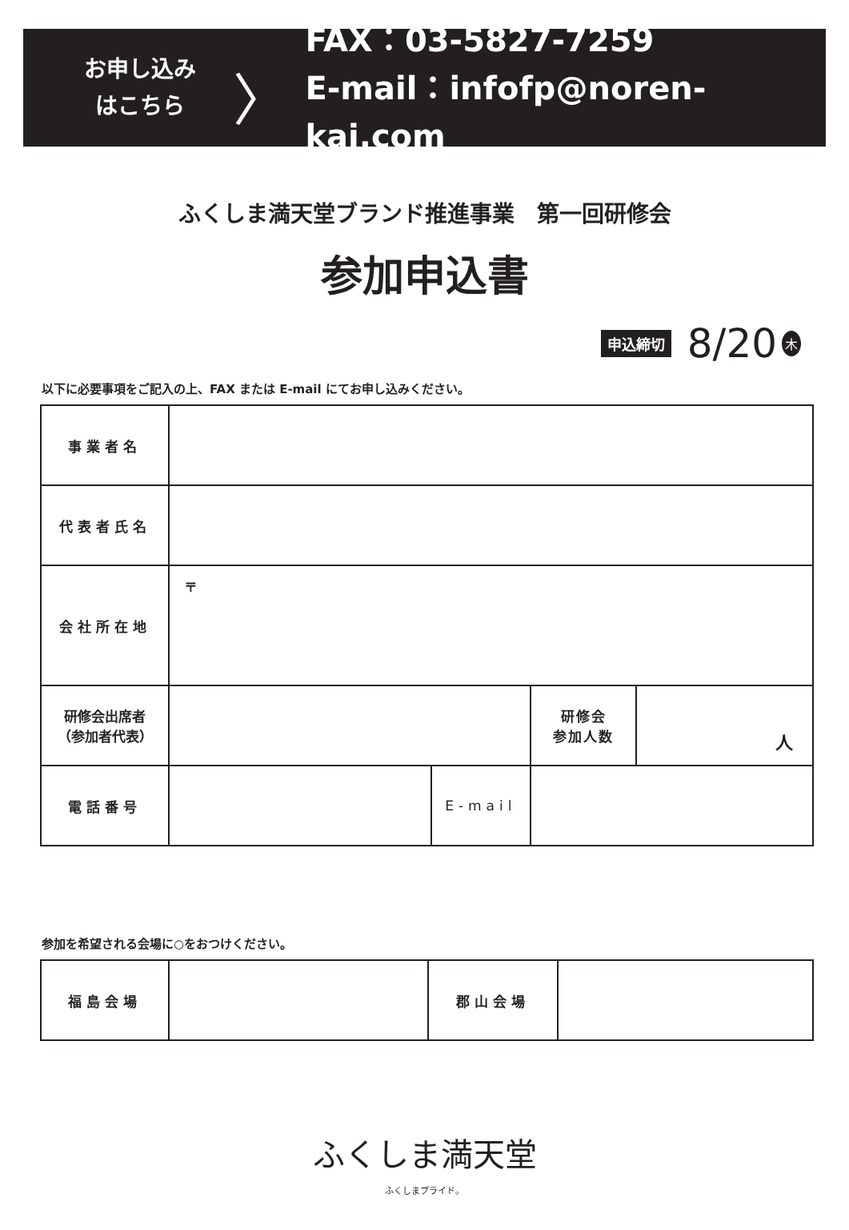お申し込み
はこちら
〉
FAX：03-5827-7259
E-mail：infofp@noren-kai.com
ふくしま満天堂ブランド推進事業　第一回研修会
参加申込書
申込締切 8/20 木
以下に必要事項をご記入の上、FAX または E-mail にてお申し込みください。
| 事業者名 | | | | |
| 代表者氏名 | | | | |
| 会社所在地 | 〒 | | | |
| 研修会出席者 （参加者代表） | | | 研修会 参加人数 | 人 |
| 電話番号 | | E-mail | | |
参加を希望される会場に○をおつけください。
| 福島会場 | | 郡山会場 | |
ふくしま満天堂
ふくしまプライド。